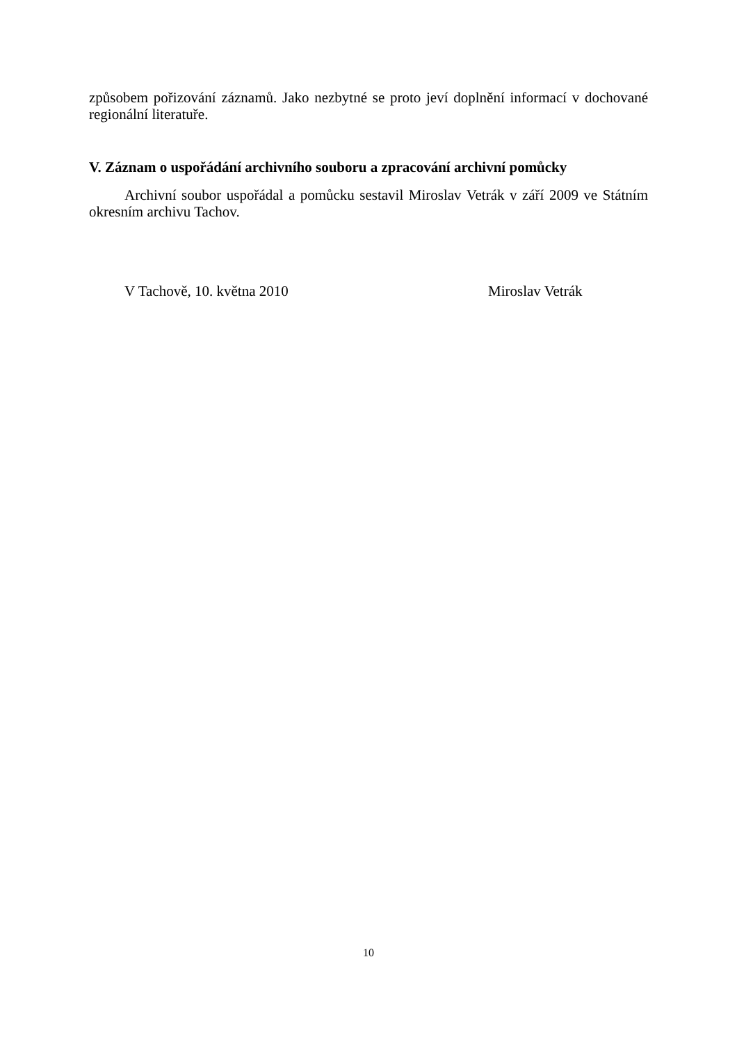způsobem pořizování záznamů. Jako nezbytné se proto jeví doplnění informací v dochované regionální literatuře.
V. Záznam o uspořádání archivního souboru a zpracování archivní pomůcky
Archivní soubor uspořádal a pomůcku sestavil Miroslav Vetrák v září 2009 ve Státním okresním archivu Tachov.
V Tachově, 10. května 2010 Miroslav Vetrák
10